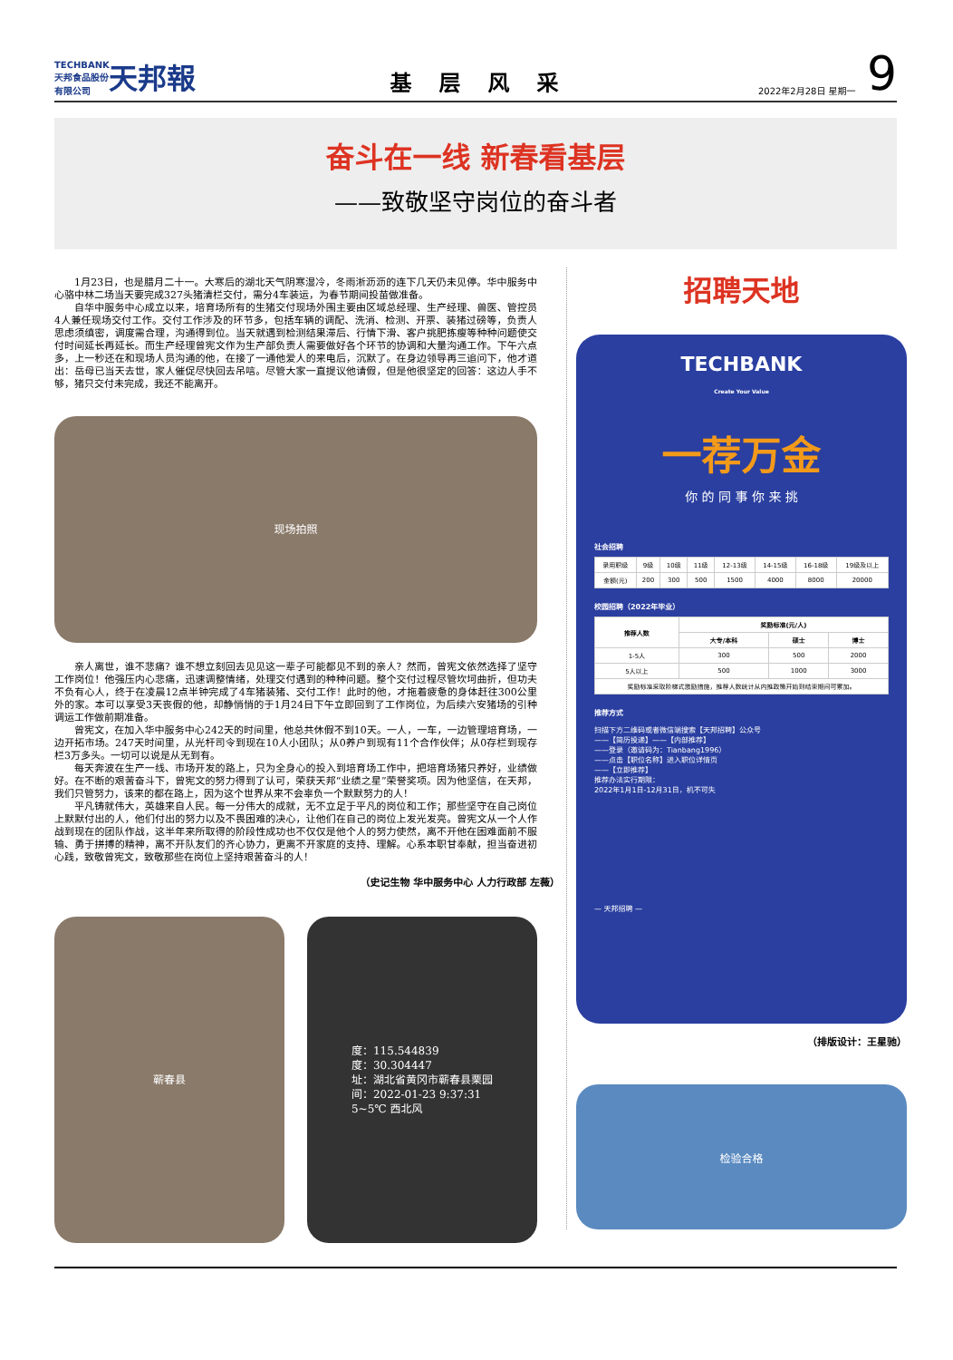TECHBANK
天邦食品股份有限公司
天邦報
基层风采
2022年2月28日 星期一
9
奋斗在一线 新春看基层
——致敬坚守岗位的奋斗者
1月23日，也是腊月二十一。大寒后的湖北天气阴寒湿冷，冬雨淅沥沥的连下几天仍未见停。华中服务中心骆中林二场当天要完成327头猪清栏交付，需分4车装运，为春节期间投苗做准备。
自华中服务中心成立以来，培育场所有的生猪交付现场外围主要由区域总经理、生产经理、兽医、管控员4人兼任现场交付工作。交付工作涉及的环节多，包括车辆的调配、洗消、检测、开票、装猪过磅等，负责人思虑须缜密，调度需合理，沟通得到位。当天就遇到检测结果滞后、行情下滑、客户挑肥拣瘦等种种问题使交付时间延长再延长。而生产经理曾宪文作为生产部负责人需要做好各个环节的协调和大量沟通工作。下午六点多，上一秒还在和现场人员沟通的他，在接了一通他爱人的来电后，沉默了。在身边领导再三追问下，他才道出：岳母已当天去世，家人催促尽快回去吊唁。尽管大家一直提议他请假，但是他很坚定的回答：这边人手不够，猪只交付未完成，我还不能离开。
现场拍照
亲人离世，谁不悲痛？谁不想立刻回去见见这一辈子可能都见不到的亲人？然而，曾宪文依然选择了坚守工作岗位！他强压内心悲痛，迅速调整情绪，处理交付遇到的种种问题。整个交付过程尽管坎坷曲折，但功夫不负有心人，终于在凌晨12点半钟完成了4车猪装猪、交付工作！此时的他，才拖着疲惫的身体赶往300公里外的家。本可以享受3天丧假的他，却静悄悄的于1月24日下午立即回到了工作岗位，为后续六安猪场的引种调运工作做前期准备。
曾宪文，在加入华中服务中心242天的时间里，他总共休假不到10天。一人，一车，一边管理培育场，一边开拓市场。247天时间里，从光杆司令到现在10人小团队；从0养户到现有11个合作伙伴；从0存栏到现存栏3万多头。一切可以说是从无到有。
每天奔波在生产一线、市场开发的路上，只为全身心的投入到培育场工作中，把培育场猪只养好，业绩做好。在不断的艰苦奋斗下，曾宪文的努力得到了认可，荣获天邦“业绩之星”荣誉奖项。因为他坚信，在天邦，我们只管努力，该来的都在路上，因为这个世界从来不会辜负一个默默努力的人！
平凡铸就伟大，英雄来自人民。每一分伟大的成就，无不立足于平凡的岗位和工作；那些坚守在自己岗位上默默付出的人，他们付出的努力以及不畏困难的决心，让他们在自己的岗位上发光发亮。曾宪文从一个人作战到现在的团队作战，这半年来所取得的阶段性成功也不仅仅是他个人的努力使然，离不开他在困难面前不服输、勇于拼搏的精神，离不开队友们的齐心协力，更离不开家庭的支持、理解。心系本职甘奉献，担当奋进初心践，致敬曾宪文，致敬那些在岗位上坚持艰苦奋斗的人！
（史记生物 华中服务中心 人力行政部 左薇）
蕲春县
度：115.544839
度：30.304447
址：湖北省黄冈市蕲春县栗园
间：2022-01-23 9:37:31
5~5℃ 西北风
招聘天地
TECHBANK
Create Your Value
一荐万金
你 的 同 事 你 来 挑
社会招聘
| 录用职级 | 9级 | 10级 | 11级 | 12-13级 | 14-15级 | 16-18级 | 19级及以上 |
| 金额(元) | 200 | 300 | 500 | 1500 | 4000 | 8000 | 20000 |
校园招聘（2022年毕业）
| 推荐人数 | 奖励标准(元/人) | | |
| --- | --- | --- | --- |
| | 大专/本科 | 硕士 | 博士 |
| 1-5人 | 300 | 500 | 2000 |
| 5人以上 | 500 | 1000 | 3000 |
| 奖励标准采取阶梯式激励措施，推荐人数统计从内推政策开始到结束期间可累加。 | | | |
推荐方式
扫描下方二维码或者微信端搜索【天邦招聘】公众号
——【简历投递】——【内部推荐】
——登录（邀请码为：Tianbang1996）
——点击【职位名称】进入职位详情页
——【立即推荐】
推荐办法实行期限：
2022年1月1日-12月31日，机不可失
— 天邦招聘 —
（排版设计：王星驰）
检验合格